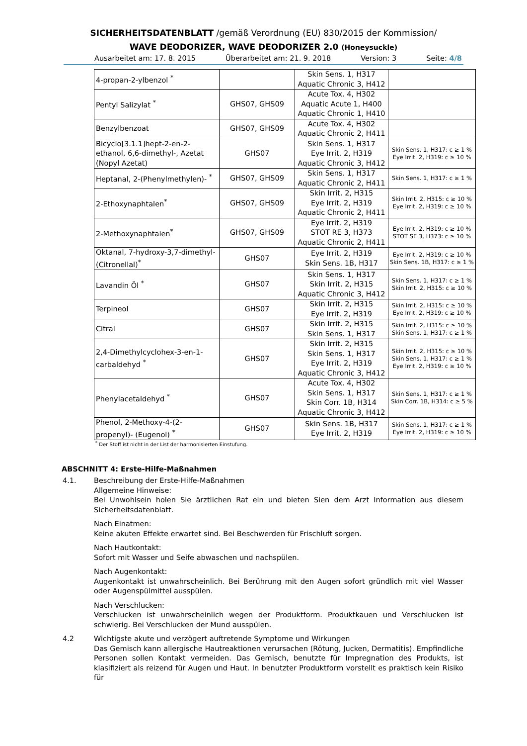SICHERHEITSDATENBLATT /gemäß Verordnung (EU) 830/2015 der Kommission/
WAVE DEODORIZER, WAVE DEODORIZER 2.0 (Honeysuckle)
Ausarbeitet am: 17. 8. 2015 Überarbeitet am: 21. 9. 2018 Version: 3 Seite: 4/8
| 4-propan-2-ylbenzol <sup>*</sup> | | Skin Sens. 1, H317 Aquatic Chronic 3, H412 | |
| Pentyl Salizylat <sup>*</sup> | GHS07, GHS09 | Acute Tox. 4, H302 Aquatic Acute 1, H400 Aquatic Chronic 1, H410 | |
| Benzylbenzoat | GHS07, GHS09 | Acute Tox. 4, H302 Aquatic Chronic 2, H411 | |
| Bicyclo[3.1.1]hept-2-en-2-ethanol, 6,6-dimethyl-, Azetat (Nopyl Azetat) | GHS07 | Skin Sens. 1, H317 Eye Irrit. 2, H319 Aquatic Chronic 3, H412 | Skin Sens. 1, H317: c ≥ 1 % Eye Irrit. 2, H319: c ≥ 10 % |
| Heptanal, 2-(Phenylmethylen)- <sup>*</sup> | GHS07, GHS09 | Skin Sens. 1, H317 Aquatic Chronic 2, H411 | Skin Sens. 1, H317: c ≥ 1 % |
| 2-Ethoxynaphtalen<sup>*</sup> | GHS07, GHS09 | Skin Irrit. 2, H315 Eye Irrit. 2, H319 Aquatic Chronic 2, H411 | Skin Irrit. 2, H315: c ≥ 10 % Eye Irrit. 2, H319: c ≥ 10 % |
| 2-Methoxynaphtalen<sup>*</sup> | GHS07, GHS09 | Eye Irrit. 2, H319 STOT RE 3, H373 Aquatic Chronic 2, H411 | Eye Irrit. 2, H319: c ≥ 10 % STOT SE 3, H373: c ≥ 10 % |
| Oktanal, 7-hydroxy-3,7-dimethyl-(Citronellal)<sup>*</sup> | GHS07 | Eye Irrit. 2, H319 Skin Sens. 1B, H317 | Eye Irrit. 2, H319: c ≥ 10 % Skin Sens. 1B, H317: c ≥ 1 % |
| Lavandin Öl <sup>*</sup> | GHS07 | Skin Sens. 1, H317 Skin Irrit. 2, H315 Aquatic Chronic 3, H412 | Skin Sens. 1, H317: c ≥ 1 % Skin Irrit. 2, H315: c ≥ 10 % |
| Terpineol | GHS07 | Skin Irrit. 2, H315 Eye Irrit. 2, H319 | Skin Irrit. 2, H315: c ≥ 10 % Eye Irrit. 2, H319: c ≥ 10 % |
| Citral | GHS07 | Skin Irrit. 2, H315 Skin Sens. 1, H317 | Skin Irrit. 2, H315: c ≥ 10 % Skin Sens. 1, H317: c ≥ 1 % |
| 2,4-Dimethylcyclohex-3-en-1-carbaldehyd <sup>*</sup> | GHS07 | Skin Irrit. 2, H315 Skin Sens. 1, H317 Eye Irrit. 2, H319 Aquatic Chronic 3, H412 | Skin Irrit. 2, H315: c ≥ 10 % Skin Sens. 1, H317: c ≥ 1 % Eye Irrit. 2, H319: c ≥ 10 % |
| Phenylacetaldehyd <sup>*</sup> | GHS07 | Acute Tox. 4, H302 Skin Sens. 1, H317 Skin Corr. 1B, H314 Aquatic Chronic 3, H412 | Skin Sens. 1, H317: c ≥ 1 % Skin Corr. 1B, H314: c ≥ 5 % |
| Phenol, 2-Methoxy-4-(2-propenyl)- (Eugenol) <sup>*</sup> | GHS07 | Skin Sens. 1B, H317 Eye Irrit. 2, H319 | Skin Sens. 1, H317: c ≥ 1 % Eye Irrit. 2, H319: c ≥ 10 % |
<sup>*</sup> Der Stoff ist nicht in der List der harmonisierten Einstufung.
ABSCHNITT 4: Erste-Hilfe-Maßnahmen
4.1. Beschreibung der Erste-Hilfe-Maßnahmen
Allgemeine Hinweise:
Bei Unwohlsein holen Sie ärztlichen Rat ein und bieten Sien dem Arzt Information aus diesem Sicherheitsdatenblatt.
Nach Einatmen:
Keine akuten Effekte erwartet sind. Bei Beschwerden für Frischluft sorgen.
Nach Hautkontakt:
Sofort mit Wasser und Seife abwaschen und nachspülen.
Nach Augenkontakt:
Augenkontakt ist unwahrscheinlich. Bei Berührung mit den Augen sofort gründlich mit viel Wasser oder Augenspülmittel ausspülen.
Nach Verschlucken:
Verschlucken ist unwahrscheinlich wegen der Produktform. Produktkauen und Verschlucken ist schwierig. Bei Verschlucken der Mund ausspülen.
4.2 Wichtigste akute und verzögert auftretende Symptome und Wirkungen
Das Gemisch kann allergische Hautreaktionen verursachen (Rötung, Jucken, Dermatitis). Empfindliche Personen sollen Kontakt vermeiden. Das Gemisch, benutzte für Impregnation des Produkts, ist klasifiziert als reizend für Augen und Haut. In benutzter Produktform vorstellt es praktisch kein Risiko für